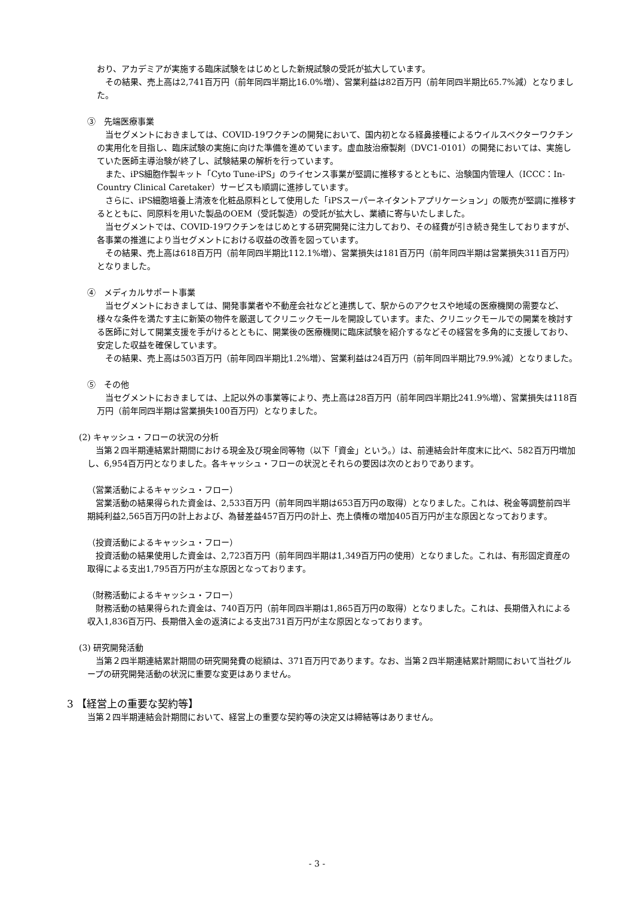おり、アカデミアが実施する臨床試験をはじめとした新規試験の受託が拡大しています。
その結果、売上高は2,741百万円（前年同四半期比16.0%増）、営業利益は82百万円（前年同四半期比65.7%減）となりました。
③　先端医療事業
当セグメントにおきましては、COVID-19ワクチンの開発において、国内初となる経鼻接種によるウイルスベクターワクチンの実用化を目指し、臨床試験の実施に向けた準備を進めています。虚血肢治療製剤（DVC1-0101）の開発においては、実施していた医師主導治験が終了し、試験結果の解析を行っています。
また、iPS細胞作製キット「Cyto Tune-iPS」のライセンス事業が堅調に推移するとともに、治験国内管理人（ICCC：In-Country Clinical Caretaker）サービスも順調に進捗しています。
さらに、iPS細胞培養上清液を化粧品原料として使用した「iPSスーパーネイタントアプリケーション」の販売が堅調に推移するとともに、同原料を用いた製品のOEM（受託製造）の受託が拡大し、業績に寄与いたしました。
当セグメントでは、COVID-19ワクチンをはじめとする研究開発に注力しており、その経費が引き続き発生しておりますが、各事業の推進により当セグメントにおける収益の改善を図っています。
その結果、売上高は618百万円（前年同四半期比112.1%増）、営業損失は181百万円（前年同四半期は営業損失311百万円）となりました。
④　メディカルサポート事業
当セグメントにおきましては、開発事業者や不動産会社などと連携して、駅からのアクセスや地域の医療機関の需要など、様々な条件を満たす主に新築の物件を厳選してクリニックモールを開設しています。また、クリニックモールでの開業を検討する医師に対して開業支援を手がけるとともに、開業後の医療機関に臨床試験を紹介するなどその経営を多角的に支援しており、安定した収益を確保しています。
その結果、売上高は503百万円（前年同四半期比1.2%増）、営業利益は24百万円（前年同四半期比79.9%減）となりました。
⑤　その他
当セグメントにおきましては、上記以外の事業等により、売上高は28百万円（前年同四半期比241.9%増）、営業損失は118百万円（前年同四半期は営業損失100百万円）となりました。
(2) キャッシュ・フローの状況の分析
当第２四半期連結累計期間における現金及び現金同等物（以下「資金」という。）は、前連結会計年度末に比べ、582百万円増加し、6,954百万円となりました。各キャッシュ・フローの状況とそれらの要因は次のとおりであります。
（営業活動によるキャッシュ・フロー）
営業活動の結果得られた資金は、2,533百万円（前年同四半期は653百万円の取得）となりました。これは、税金等調整前四半期純利益2,565百万円の計上および、為替差益457百万円の計上、売上債権の増加405百万円が主な原因となっております。
（投資活動によるキャッシュ・フロー）
投資活動の結果使用した資金は、2,723百万円（前年同四半期は1,349百万円の使用）となりました。これは、有形固定資産の取得による支出1,795百万円が主な原因となっております。
（財務活動によるキャッシュ・フロー）
財務活動の結果得られた資金は、740百万円（前年同四半期は1,865百万円の取得）となりました。これは、長期借入れによる収入1,836百万円、長期借入金の返済による支出731百万円が主な原因となっております。
(3) 研究開発活動
当第２四半期連結累計期間の研究開発費の総額は、371百万円であります。なお、当第２四半期連結累計期間において当社グループの研究開発活動の状況に重要な変更はありません。
3 【経営上の重要な契約等】
当第２四半期連結会計期間において、経営上の重要な契約等の決定又は締結等はありません。
- 3 -